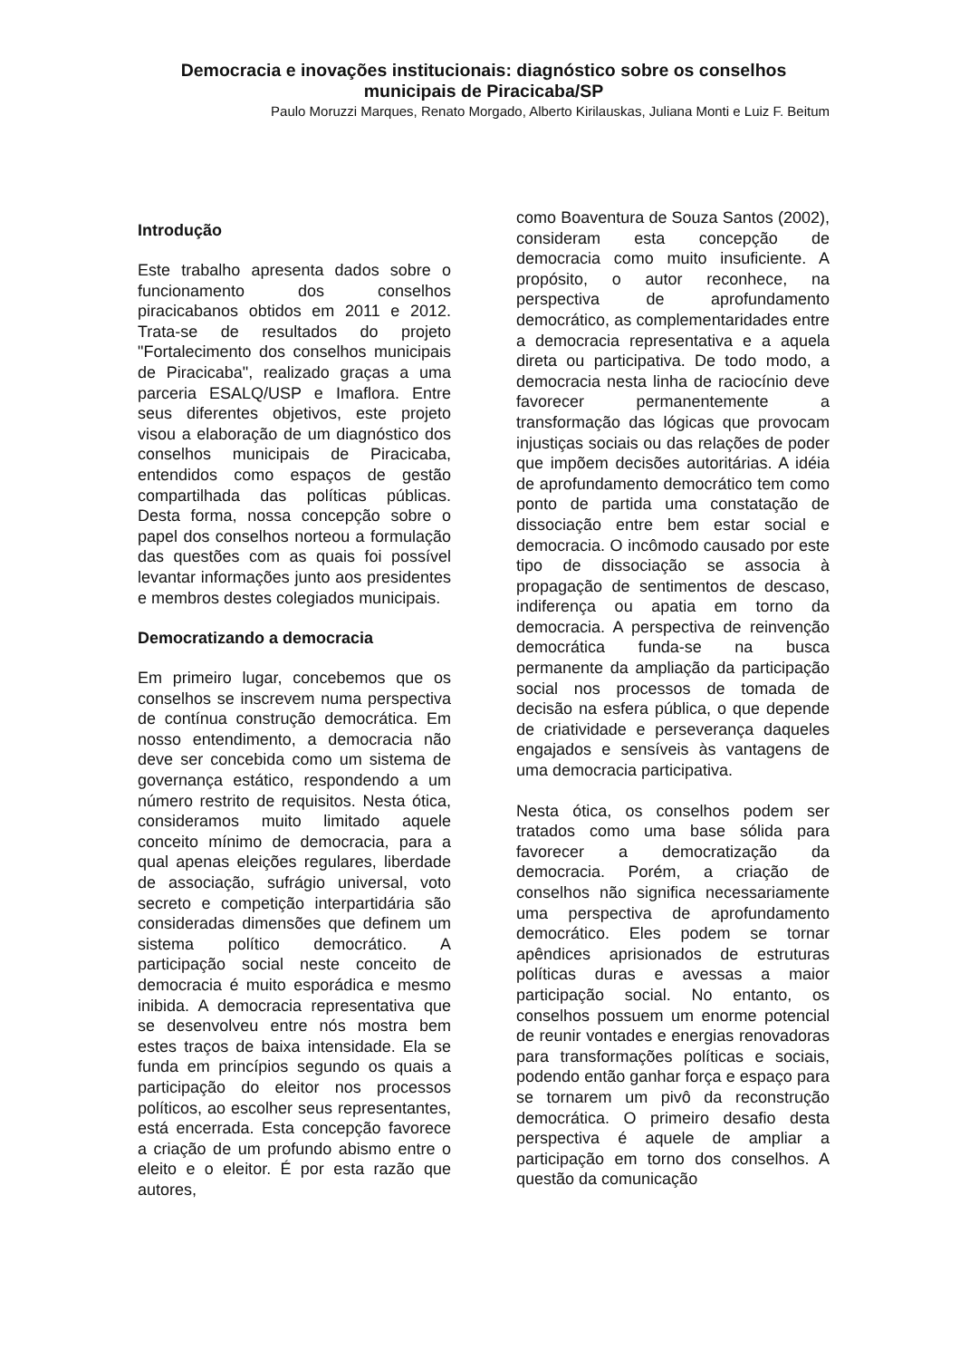Democracia e inovações institucionais: diagnóstico sobre os conselhos municipais de Piracicaba/SP
Paulo Moruzzi Marques, Renato Morgado, Alberto Kirilauskas, Juliana Monti e Luiz F. Beitum
Introdução
Este trabalho apresenta dados sobre o funcionamento dos conselhos piracicabanos obtidos em 2011 e 2012. Trata-se de resultados do projeto "Fortalecimento dos conselhos municipais de Piracicaba", realizado graças a uma parceria ESALQ/USP e Imaflora. Entre seus diferentes objetivos, este projeto visou a elaboração de um diagnóstico dos conselhos municipais de Piracicaba, entendidos como espaços de gestão compartilhada das políticas públicas. Desta forma, nossa concepção sobre o papel dos conselhos norteou a formulação das questões com as quais foi possível levantar informações junto aos presidentes e membros destes colegiados municipais.
Democratizando a democracia
Em primeiro lugar, concebemos que os conselhos se inscrevem numa perspectiva de contínua construção democrática. Em nosso entendimento, a democracia não deve ser concebida como um sistema de governança estático, respondendo a um número restrito de requisitos. Nesta ótica, consideramos muito limitado aquele conceito mínimo de democracia, para a qual apenas eleições regulares, liberdade de associação, sufrágio universal, voto secreto e competição interpartidária são consideradas dimensões que definem um sistema político democrático. A participação social neste conceito de democracia é muito esporádica e mesmo inibida. A democracia representativa que se desenvolveu entre nós mostra bem estes traços de baixa intensidade. Ela se funda em princípios segundo os quais a participação do eleitor nos processos políticos, ao escolher seus representantes, está encerrada. Esta concepção favorece a criação de um profundo abismo entre o eleito e o eleitor. É por esta razão que autores,
como Boaventura de Souza Santos (2002), consideram esta concepção de democracia como muito insuficiente. A propósito, o autor reconhece, na perspectiva de aprofundamento democrático, as complementaridades entre a democracia representativa e a aquela direta ou participativa. De todo modo, a democracia nesta linha de raciocínio deve favorecer permanentemente a transformação das lógicas que provocam injustiças sociais ou das relações de poder que impõem decisões autoritárias. A idéia de aprofundamento democrático tem como ponto de partida uma constatação de dissociação entre bem estar social e democracia. O incômodo causado por este tipo de dissociação se associa à propagação de sentimentos de descaso, indiferença ou apatia em torno da democracia. A perspectiva de reinvenção democrática funda-se na busca permanente da ampliação da participação social nos processos de tomada de decisão na esfera pública, o que depende de criatividade e perseverança daqueles engajados e sensíveis às vantagens de uma democracia participativa.
Nesta ótica, os conselhos podem ser tratados como uma base sólida para favorecer a democratização da democracia. Porém, a criação de conselhos não significa necessariamente uma perspectiva de aprofundamento democrático. Eles podem se tornar apêndices aprisionados de estruturas políticas duras e avessas a maior participação social. No entanto, os conselhos possuem um enorme potencial de reunir vontades e energias renovadoras para transformações políticas e sociais, podendo então ganhar força e espaço para se tornarem um pivô da reconstrução democrática. O primeiro desafio desta perspectiva é aquele de ampliar a participação em torno dos conselhos. A questão da comunicação